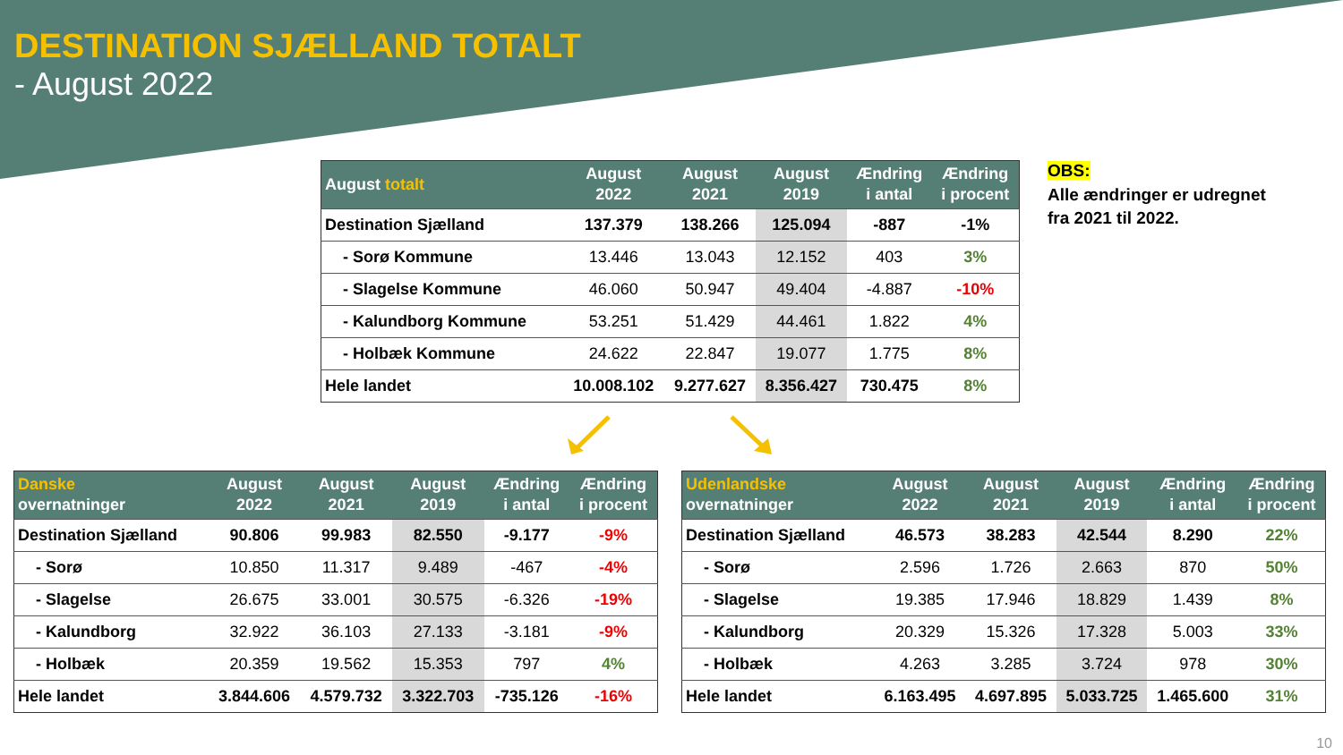DESTINATION SJÆLLAND TOTALT
- August 2022
| August totalt | August 2022 | August 2021 | August 2019 | Ændring i antal | Ændring i procent |
| --- | --- | --- | --- | --- | --- |
| Destination Sjælland | 137.379 | 138.266 | 125.094 | -887 | -1% |
| - Sorø Kommune | 13.446 | 13.043 | 12.152 | 403 | 3% |
| - Slagelse Kommune | 46.060 | 50.947 | 49.404 | -4.887 | -10% |
| - Kalundborg Kommune | 53.251 | 51.429 | 44.461 | 1.822 | 4% |
| - Holbæk Kommune | 24.622 | 22.847 | 19.077 | 1.775 | 8% |
| Hele landet | 10.008.102 | 9.277.627 | 8.356.427 | 730.475 | 8% |
OBS:
Alle ændringer er udregnet
fra 2021 til 2022.
| Danske overnatninger | August 2022 | August 2021 | August 2019 | Ændring i antal | Ændring i procent |
| --- | --- | --- | --- | --- | --- |
| Destination Sjælland | 90.806 | 99.983 | 82.550 | -9.177 | -9% |
| - Sorø | 10.850 | 11.317 | 9.489 | -467 | -4% |
| - Slagelse | 26.675 | 33.001 | 30.575 | -6.326 | -19% |
| - Kalundborg | 32.922 | 36.103 | 27.133 | -3.181 | -9% |
| - Holbæk | 20.359 | 19.562 | 15.353 | 797 | 4% |
| Hele landet | 3.844.606 | 4.579.732 | 3.322.703 | -735.126 | -16% |
| Udenlandske overnatninger | August 2022 | August 2021 | August 2019 | Ændring i antal | Ændring i procent |
| --- | --- | --- | --- | --- | --- |
| Destination Sjælland | 46.573 | 38.283 | 42.544 | 8.290 | 22% |
| - Sorø | 2.596 | 1.726 | 2.663 | 870 | 50% |
| - Slagelse | 19.385 | 17.946 | 18.829 | 1.439 | 8% |
| - Kalundborg | 20.329 | 15.326 | 17.328 | 5.003 | 33% |
| - Holbæk | 4.263 | 3.285 | 3.724 | 978 | 30% |
| Hele landet | 6.163.495 | 4.697.895 | 5.033.725 | 1.465.600 | 31% |
10